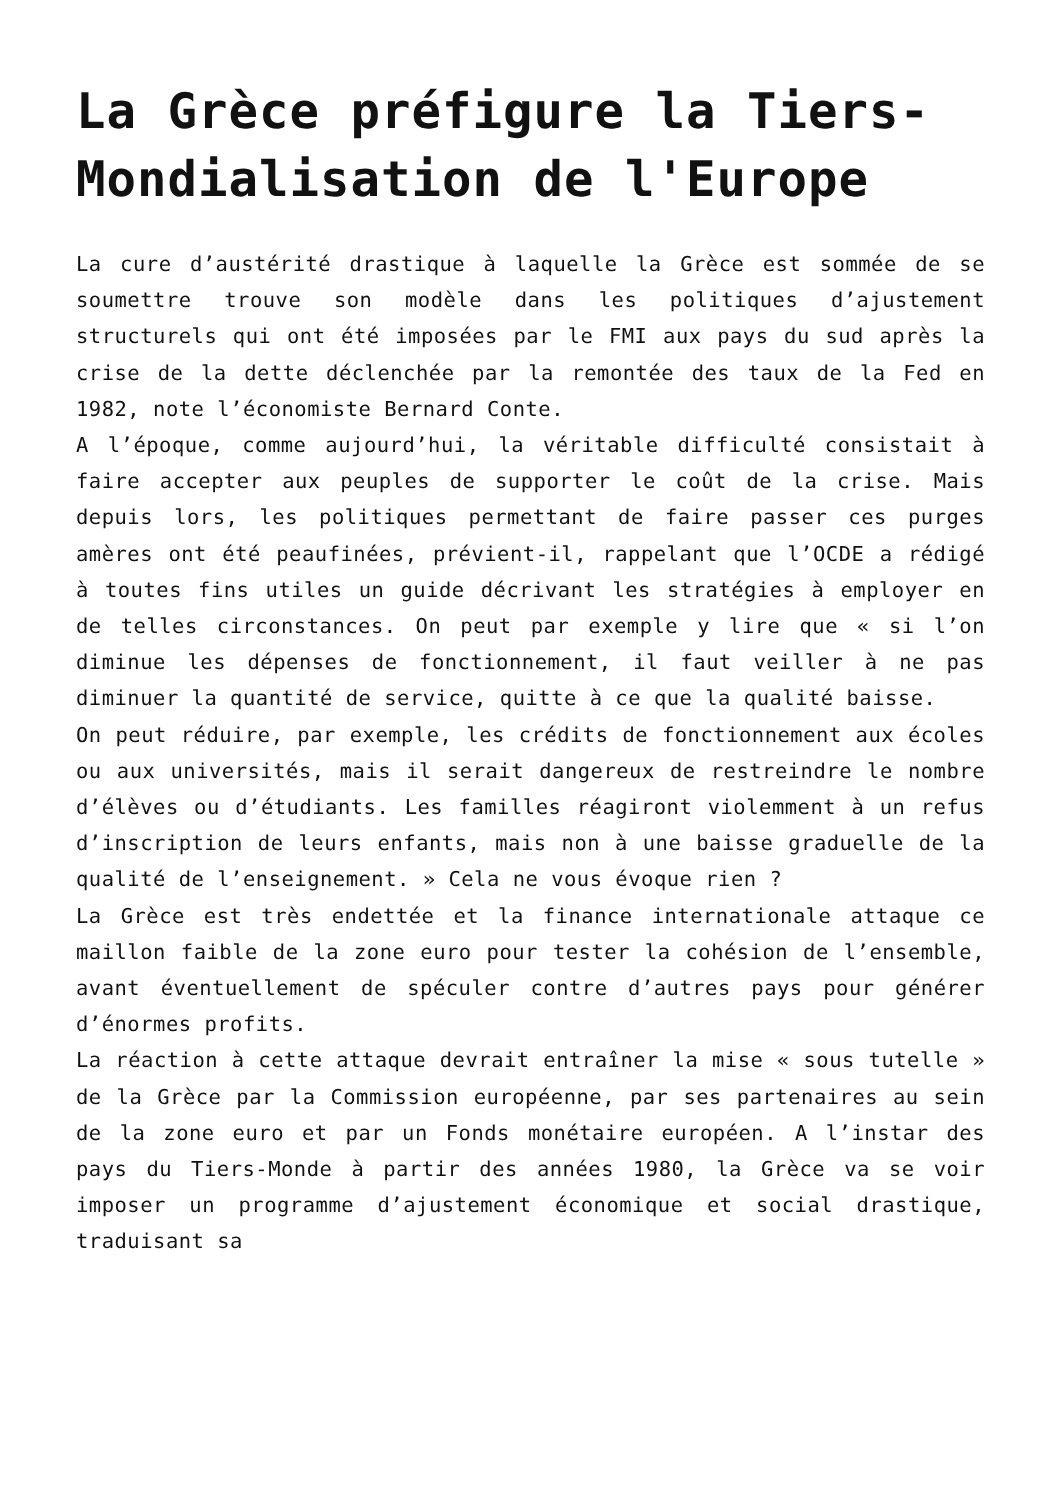La Grèce préfigure la Tiers-Mondialisation de l'Europe
La cure d’austérité drastique à laquelle la Grèce est sommée de se soumettre trouve son modèle dans les politiques d’ajustement structurels qui ont été imposées par le FMI aux pays du sud après la crise de la dette déclenchée par la remontée des taux de la Fed en 1982, note l’économiste Bernard Conte.
A l’époque, comme aujourd’hui, la véritable difficulté consistait à faire accepter aux peuples de supporter le coût de la crise. Mais depuis lors, les politiques permettant de faire passer ces purges amères ont été peaufinées, prévient-il, rappelant que l’OCDE a rédigé à toutes fins utiles un guide décrivant les stratégies à employer en de telles circonstances. On peut par exemple y lire que « si l’on diminue les dépenses de fonctionnement, il faut veiller à ne pas diminuer la quantité de service, quitte à ce que la qualité baisse.
On peut réduire, par exemple, les crédits de fonctionnement aux écoles ou aux universités, mais il serait dangereux de restreindre le nombre d’élèves ou d’étudiants. Les familles réagiront violemment à un refus d’inscription de leurs enfants, mais non à une baisse graduelle de la qualité de l’enseignement. » Cela ne vous évoque rien ?
La Grèce est très endettée et la finance internationale attaque ce maillon faible de la zone euro pour tester la cohésion de l’ensemble, avant éventuellement de spéculer contre d’autres pays pour générer d’énormes profits.
La réaction à cette attaque devrait entraîner la mise « sous tutelle » de la Grèce par la Commission européenne, par ses partenaires au sein de la zone euro et par un Fonds monétaire européen. A l’instar des pays du Tiers-Monde à partir des années 1980, la Grèce va se voir imposer un programme d’ajustement économique et social drastique, traduisant sa